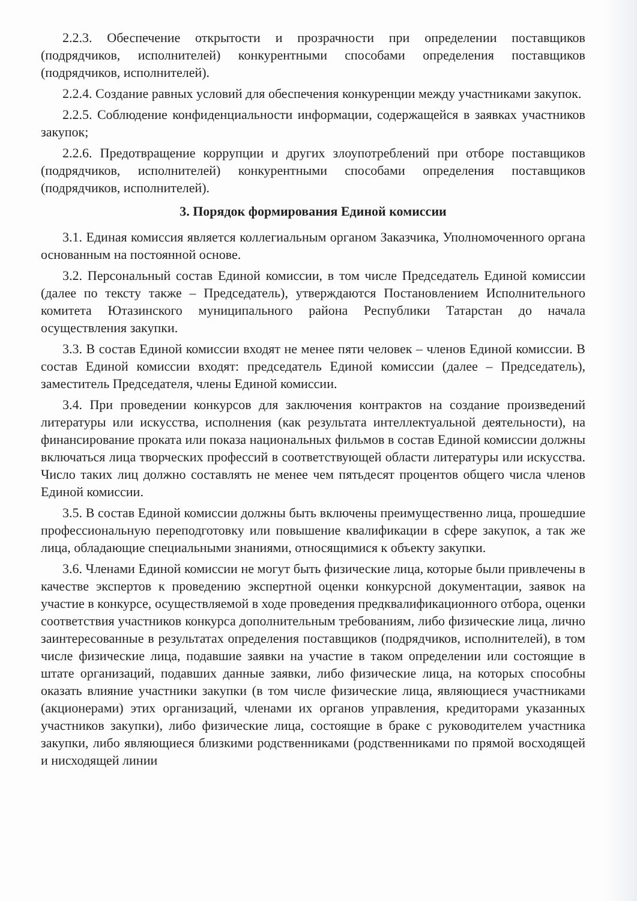2.2.3. Обеспечение открытости и прозрачности при определении поставщиков (подрядчиков, исполнителей) конкурентными способами определения поставщиков (подрядчиков, исполнителей).
2.2.4. Создание равных условий для обеспечения конкуренции между участниками закупок.
2.2.5. Соблюдение конфиденциальности информации, содержащейся в заявках участников закупок;
2.2.6. Предотвращение коррупции и других злоупотреблений при отборе поставщиков (подрядчиков, исполнителей) конкурентными способами определения поставщиков (подрядчиков, исполнителей).
3. Порядок формирования Единой комиссии
3.1. Единая комиссия является коллегиальным органом Заказчика, Уполномоченного органа основанным на постоянной основе.
3.2. Персональный состав Единой комиссии, в том числе Председатель Единой комиссии (далее по тексту также – Председатель), утверждаются Постановлением Исполнительного комитета Ютазинского муниципального района Республики Татарстан до начала осуществления закупки.
3.3. В состав Единой комиссии входят не менее пяти человек – членов Единой комиссии. В состав Единой комиссии входят: председатель Единой комиссии (далее – Председатель), заместитель Председателя, члены Единой комиссии.
3.4. При проведении конкурсов для заключения контрактов на создание произведений литературы или искусства, исполнения (как результата интеллектуальной деятельности), на финансирование проката или показа национальных фильмов в состав Единой комиссии должны включаться лица творческих профессий в соответствующей области литературы или искусства. Число таких лиц должно составлять не менее чем пятьдесят процентов общего числа членов Единой комиссии.
3.5. В состав Единой комиссии должны быть включены преимущественно лица, прошедшие профессиональную переподготовку или повышение квалификации в сфере закупок, а так же лица, обладающие специальными знаниями, относящимися к объекту закупки.
3.6. Членами Единой комиссии не могут быть физические лица, которые были привлечены в качестве экспертов к проведению экспертной оценки конкурсной документации, заявок на участие в конкурсе, осуществляемой в ходе проведения предквалификационного отбора, оценки соответствия участников конкурса дополнительным требованиям, либо физические лица, лично заинтересованные в результатах определения поставщиков (подрядчиков, исполнителей), в том числе физические лица, подавшие заявки на участие в таком определении или состоящие в штате организаций, подавших данные заявки, либо физические лица, на которых способны оказать влияние участники закупки (в том числе физические лица, являющиеся участниками (акционерами) этих организаций, членами их органов управления, кредиторами указанных участников закупки), либо физические лица, состоящие в браке с руководителем участника закупки, либо являющиеся близкими родственниками (родственниками по прямой восходящей и нисходящей линии